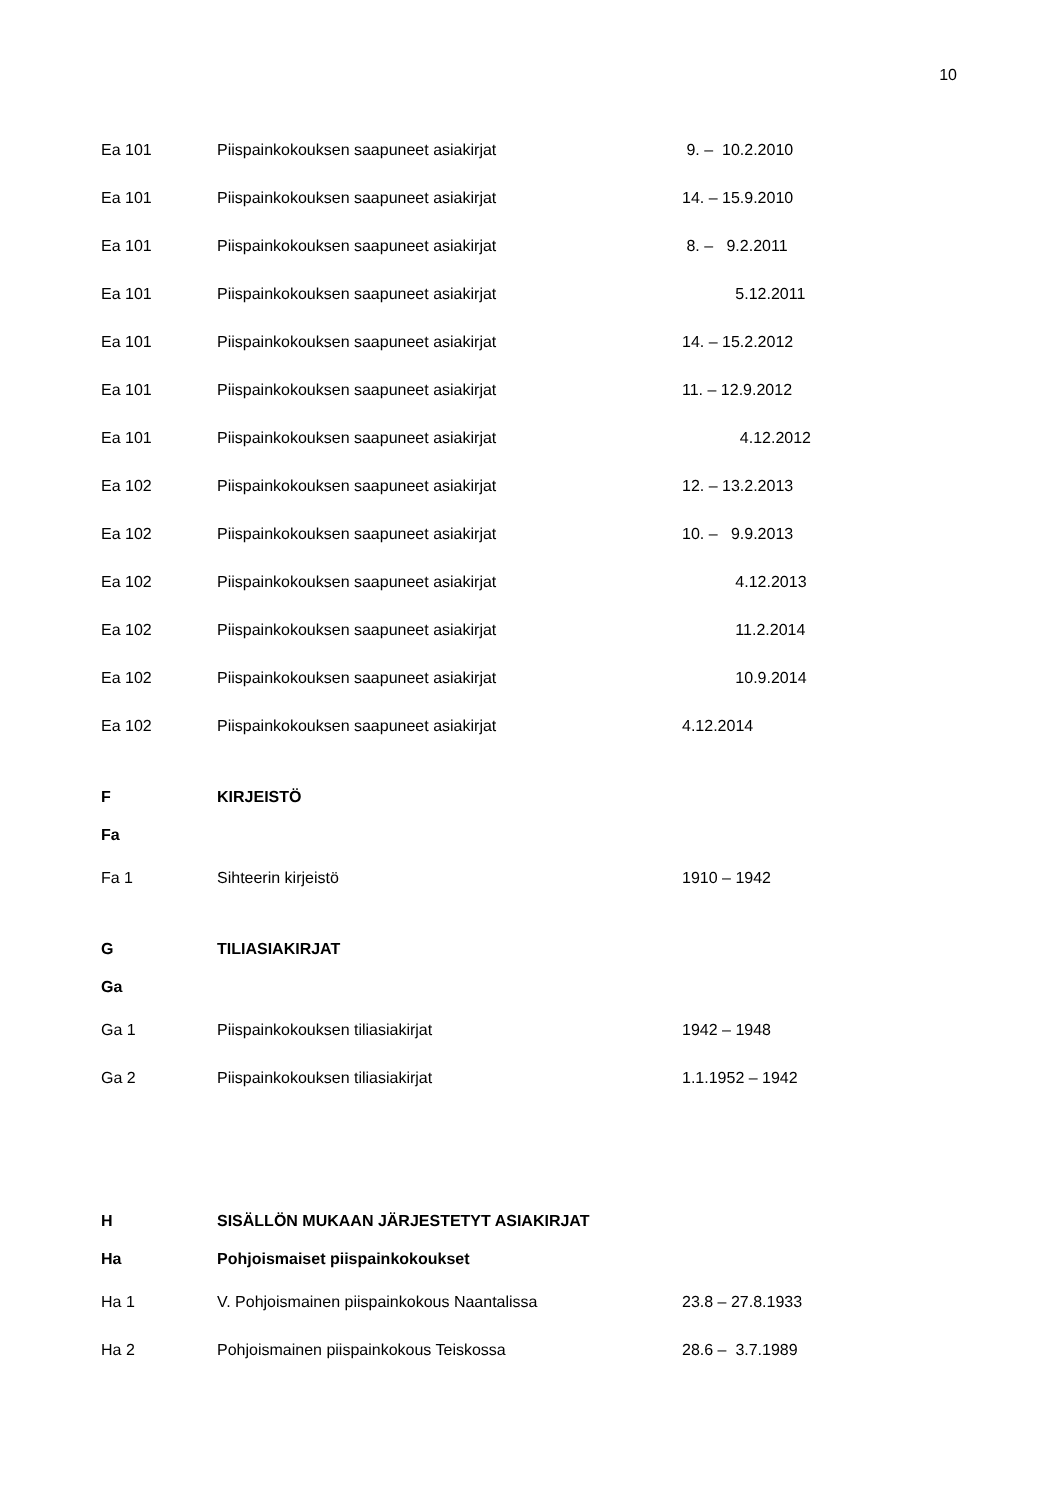10
| Ea 101 | Piispainkokouksen saapuneet asiakirjat | 9. – 10.2.2010 |
| Ea 101 | Piispainkokouksen saapuneet asiakirjat | 14. – 15.9.2010 |
| Ea 101 | Piispainkokouksen saapuneet asiakirjat | 8. – 9.2.2011 |
| Ea 101 | Piispainkokouksen saapuneet asiakirjat | 5.12.2011 |
| Ea 101 | Piispainkokouksen saapuneet asiakirjat | 14. – 15.2.2012 |
| Ea 101 | Piispainkokouksen saapuneet asiakirjat | 11. – 12.9.2012 |
| Ea 101 | Piispainkokouksen saapuneet asiakirjat | 4.12.2012 |
| Ea 102 | Piispainkokouksen saapuneet asiakirjat | 12. – 13.2.2013 |
| Ea 102 | Piispainkokouksen saapuneet asiakirjat | 10. – 9.9.2013 |
| Ea 102 | Piispainkokouksen saapuneet asiakirjat | 4.12.2013 |
| Ea 102 | Piispainkokouksen saapuneet asiakirjat | 11.2.2014 |
| Ea 102 | Piispainkokouksen saapuneet asiakirjat | 10.9.2014 |
| Ea 102 | Piispainkokouksen saapuneet asiakirjat | 4.12.2014 |
| F | KIRJEISTÖ | |
| Fa | | |
| Fa 1 | Sihteerin kirjeistö | 1910 – 1942 |
| G | TILIASIAKIRJAT | |
| Ga | | |
| Ga 1 | Piispainkokouksen tiliasiakirjat | 1942 – 1948 |
| Ga 2 | Piispainkokouksen tiliasiakirjat | 1.1.1952 – 1942 |
| H | SISÄLLÖN MUKAAN JÄRJESTETYT ASIAKIRJAT | |
| Ha | Pohjoismaiset piispainkokoukset | |
| Ha 1 | V. Pohjoismainen piispainkokous Naantalissa | 23.8 – 27.8.1933 |
| Ha 2 | Pohjoismainen piispainkokous Teiskossa | 28.6 – 3.7.1989 |